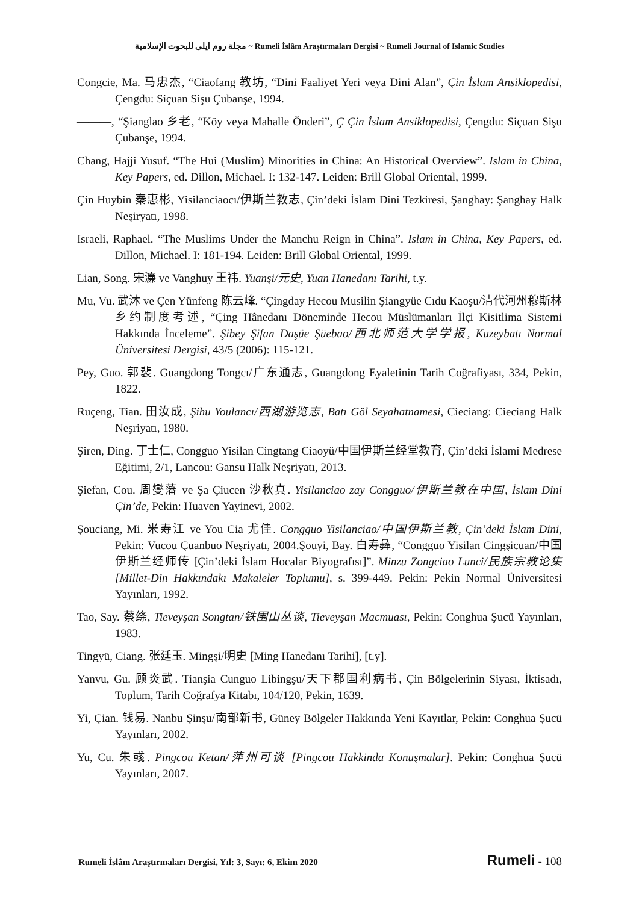مجلة روم ايلى للبحوث الإسلامية ~ Rumeli İslâm Araştırmaları Dergisi ~ Rumeli Journal of Islamic Studies
Congcie, Ma. 马忠杰, “Ciaofang 教坊, “Dini Faaliyet Yeri veya Dini Alan”, Çin İslam Ansiklopedisi, Çengdu: Siçuan Sişu Çubanşe, 1994.
———, “Şianglao 乡老, “Köy veya Mahalle Önderi”, Ç Çin İslam Ansiklopedisi, Çengdu: Siçuan Sişu Çubanşe, 1994.
Chang, Hajji Yusuf. “The Hui (Muslim) Minorities in China: An Historical Overview”. Islam in China, Key Papers, ed. Dillon, Michael. I: 132-147. Leiden: Brill Global Oriental, 1999.
Çin Huybin 秦惠彬, Yisilanciaocı/伊斯兰教志, Çin’deki İslam Dini Tezkiresi, Şanghay: Şanghay Halk Neşiryatı, 1998.
Israeli, Raphael. “The Muslims Under the Manchu Reign in China”. Islam in China, Key Papers, ed. Dillon, Michael. I: 181-194. Leiden: Brill Global Oriental, 1999.
Lian, Song. 宋濂 ve Vanghuy 王祎. Yuanşi/元史, Yuan Hanedanı Tarihi, t.y.
Mu, Vu. 武沐 ve Çen Yünfeng 陈云峰. “Çingday Hecou Musilin Şiangyüe Cıdu Kaoşu/清代河州穆斯林乡约制度考述, “Çing Hânedanı Döneminde Hecou Müslümanları İlçi Kisitlima Sistemi Hakkında İnceleme”. Şibey Şifan Daşüe Şüebao/西北师范大学学报, Kuzeybatı Normal Üniversitesi Dergisi, 43/5 (2006): 115-121.
Pey, Guo. 郭裴. Guangdong Tongcı/广东通志, Guangdong Eyaletinin Tarih Coğrafiyası, 334, Pekin, 1822.
Ruçeng, Tian. 田汝成, Şihu Youlancı/西湖游览志, Batı Göl Seyahatnamesi, Cieciang: Cieciang Halk Neşriyatı, 1980.
Şiren, Ding. 丁士仁, Congguo Yisilan Cingtang Ciaoyü/中国伊斯兰经堂教育, Çin’deki İslami Medrese Eğitimi, 2/1, Lancou: Gansu Halk Neşriyatı, 2013.
Şiefan, Cou. 周燮藩 ve Şa Çiucen 沙秋真. Yisilanciao zay Congguo/伊斯兰教在中国, İslam Dini Çin’de, Pekin: Huaven Yayinevi, 2002.
Şouciang, Mi. 米寿江 ve You Cia 尤佳. Congguo Yisilanciao/中国伊斯兰教, Çin’deki İslam Dini, Pekin: Vucou Çuanbuo Neşriyatı, 2004.Şouyi, Bay. 白寿彝, “Congguo Yisilan Cingşicuan/中国伊斯兰经师传 [Çin’deki İslam Hocalar Biyografısı]”. Minzu Zongciao Lunci/民族宗教论集 [Millet-Din Hakkındakı Makaleler Toplumu], s. 399-449. Pekin: Pekin Normal Üniversitesi Yayınları, 1992.
Tao, Say. 蔡绦, Tieveyşan Songtan/铁围山丛谈, Tieveyşan Macmuası, Pekin: Conghua Şucü Yayınları, 1983.
Tingyü, Ciang. 张廷玉. Mingşi/明史 [Ming Hanedanı Tarihi], [t.y].
Yanvu, Gu. 顾炎武. Tianşia Cunguo Libingşu/天下郡国利病书, Çin Bölgelerinin Siyası, İktisadı, Toplum, Tarih Coğrafya Kitabı, 104/120, Pekin, 1639.
Yi, Çian. 钱易. Nanbu Şinşu/南部新书, Güney Bölgeler Hakkında Yeni Kayıtlar, Pekin: Conghua Şucü Yayınları, 2002.
Yu, Cu. 朱彧. Pingcou Ketan/萍州可谈 [Pingcou Hakkinda Konuşmalar]. Pekin: Conghua Şucü Yayınları, 2007.
Rumeli İslâm Araştırmaları Dergisi, Yıl: 3, Sayı: 6, Ekim 2020 Rumeli - 108